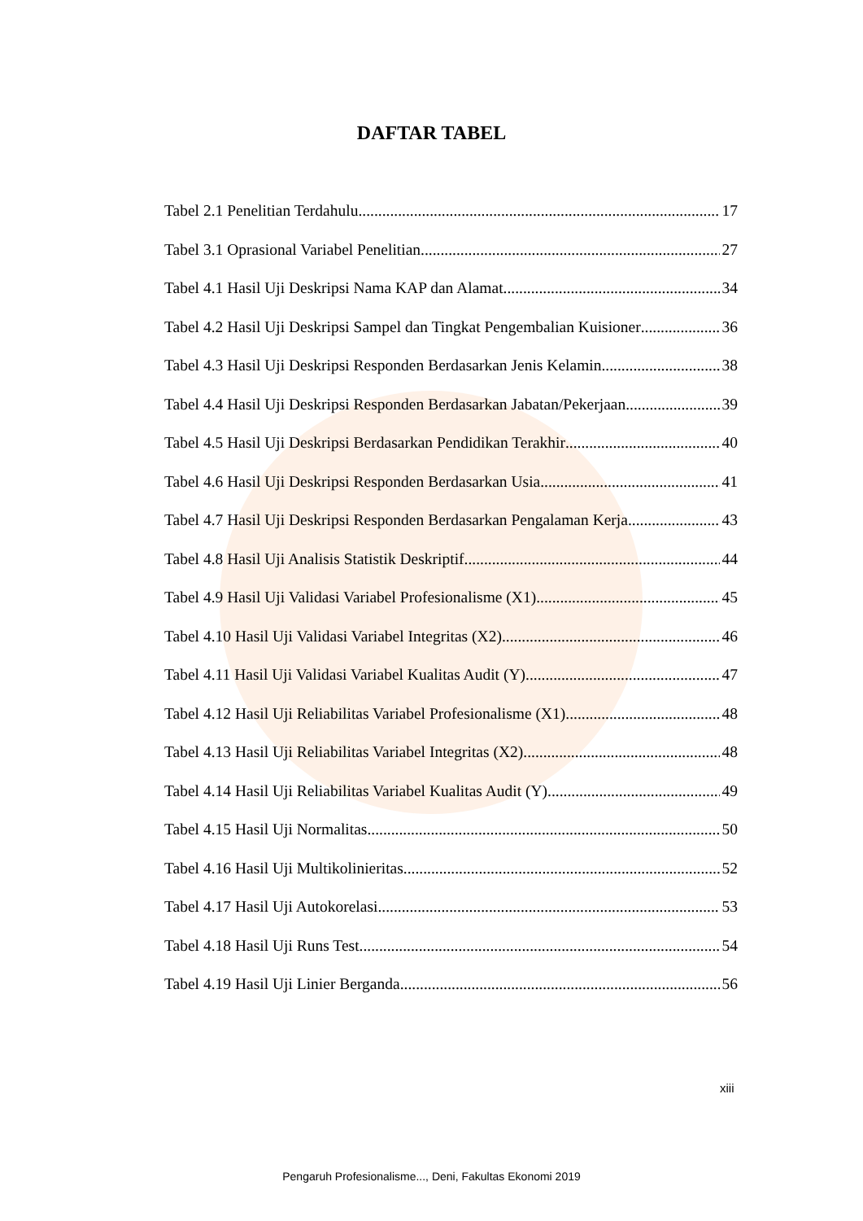DAFTAR TABEL
Tabel 2.1 Penelitian Terdahulu 17
Tabel 3.1 Oprasional Variabel Penelitian 27
Tabel 4.1 Hasil Uji Deskripsi Nama KAP dan Alamat 34
Tabel 4.2 Hasil Uji Deskripsi Sampel dan Tingkat Pengembalian Kuisioner 36
Tabel 4.3 Hasil Uji Deskripsi Responden Berdasarkan Jenis Kelamin 38
Tabel 4.4 Hasil Uji Deskripsi Responden Berdasarkan Jabatan/Pekerjaan 39
Tabel 4.5 Hasil Uji Deskripsi Berdasarkan Pendidikan Terakhir 40
Tabel 4.6 Hasil Uji Deskripsi Responden Berdasarkan Usia 41
Tabel 4.7 Hasil Uji Deskripsi Responden Berdasarkan Pengalaman Kerja 43
Tabel 4.8 Hasil Uji Analisis Statistik Deskriptif 44
Tabel 4.9 Hasil Uji Validasi Variabel Profesionalisme (X1) 45
Tabel 4.10 Hasil Uji Validasi Variabel Integritas (X2) 46
Tabel 4.11 Hasil Uji Validasi Variabel Kualitas Audit (Y) 47
Tabel 4.12 Hasil Uji Reliabilitas Variabel Profesionalisme (X1) 48
Tabel 4.13 Hasil Uji Reliabilitas Variabel Integritas (X2) 48
Tabel 4.14 Hasil Uji Reliabilitas Variabel Kualitas Audit (Y) 49
Tabel 4.15 Hasil Uji Normalitas 50
Tabel 4.16 Hasil Uji Multikolinieritas 52
Tabel 4.17 Hasil Uji Autokorelasi 53
Tabel 4.18 Hasil Uji Runs Test 54
Tabel 4.19 Hasil Uji Linier Berganda 56
xiii
Pengaruh Profesionalisme..., Deni, Fakultas Ekonomi 2019